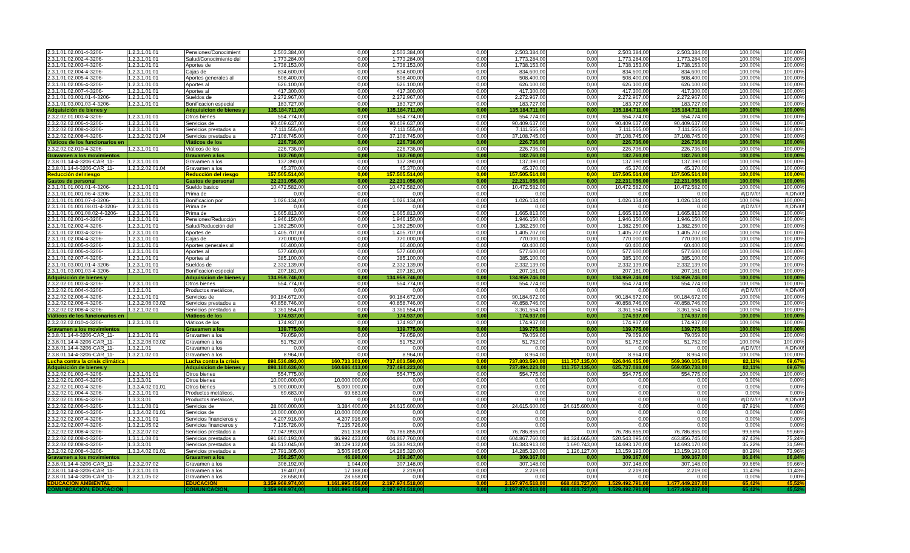| 2.3.1.01.02.001-4-3206- | 1.2.3.1.01.01 | Pensiones/Conocimient | 2.503.384,00 | 0,00 | 2.503.384,00 | 0,00 | 2.503.384,00 | 0,00 | 2.503.384,00 | 2.503.384,00 | 100,00% | 100,00% |
| 2.3.1.01.02.002-4-3206- | 1.2.3.1.01.01 | Salud/Conocimiento del | 1.773.284,00 | 0,00 | 1.773.284,00 | 0,00 | 1.773.284,00 | 0,00 | 1.773.284,00 | 1.773.284,00 | 100,00% | 100,00% |
| 2.3.1.01.02.003-4-3206- | 1.2.3.1.01.01 | Aportes de | 1.738.153,00 | 0,00 | 1.738.153,00 | 0,00 | 1.738.153,00 | 0,00 | 1.738.153,00 | 1.738.153,00 | 100,00% | 100,00% |
| 2.3.1.01.02.004-4-3206- | 1.2.3.1.01.01 | Cajas de | 834.600,00 | 0,00 | 834.600,00 | 0,00 | 834.600,00 | 0,00 | 834.600,00 | 834.600,00 | 100,00% | 100,00% |
| 2.3.1.01.02.005-4-3206- | 1.2.3.1.01.01 | Aportes generales al | 508.400,00 | 0,00 | 508.400,00 | 0,00 | 508.400,00 | 0,00 | 508.400,00 | 508.400,00 | 100,00% | 100,00% |
| 2.3.1.01.02.006-4-3206- | 1.2.3.1.01.01 | Aportes al | 626.100,00 | 0,00 | 626.100,00 | 0,00 | 626.100,00 | 0,00 | 626.100,00 | 626.100,00 | 100,00% | 100,00% |
| 2.3.1.01.02.007-4-3206- | 1.2.3.1.01.01 | Aportes al | 417.300,00 | 0,00 | 417.300,00 | 0,00 | 417.300,00 | 0,00 | 417.300,00 | 417.300,00 | 100,00% | 100,00% |
| 2.3.1.01.03.001.01-4-3206- | 1.2.3.1.01.01 | Sueldos de | 2.272.967,00 | 0,00 | 2.272.967,00 | 0,00 | 2.272.967,00 | 0,00 | 2.272.967,00 | 2.272.967,00 | 100,00% | 100,00% |
| 2.3.1.01.03.001.03-4-3206- | 1.2.3.1.01.01 | Bonificacion especial | 183.727,00 | 0,00 | 183.727,00 | 0,00 | 183.727,00 | 0,00 | 183.727,00 | 183.727,00 | 100,00% | 100,00% |
| Adquisición de bienes y | | Adquisicion de bienes y | 135.184.711,00 | 0,00 | 135.184.711,00 | 0,00 | 135.184.711,00 | 0,00 | 135.184.711,00 | 135.184.711,00 | 100,00% | 100,00% |
| 2.3.2.02.01.003-4-3206- | 1.2.3.1.01.01 | Otros bienes | 554.774,00 | 0,00 | 554.774,00 | 0,00 | 554.774,00 | 0,00 | 554.774,00 | 554.774,00 | 100,00% | 100,00% |
| 2.3.2.02.02.006-4-3206- | 1.2.3.1.01.01 | Servicios de | 90.409.637,00 | 0,00 | 90.409.637,00 | 0,00 | 90.409.637,00 | 0,00 | 90.409.637,00 | 90.409.637,00 | 100,00% | 100,00% |
| 2.3.2.02.02.008-4-3206- | 1.2.3.1.01.01 | Servicios prestados a | 7.111.555,00 | 0,00 | 7.111.555,00 | 0,00 | 7.111.555,00 | 0,00 | 7.111.555,00 | 7.111.555,00 | 100,00% | 100,00% |
| 2.3.2.02.02.008-4-3206- | 1.2.3.2.02.01.04 | Servicios prestados a | 37.108.745,00 | 0,00 | 37.108.745,00 | 0,00 | 37.108.745,00 | 0,00 | 37.108.745,00 | 37.108.745,00 | 100,00% | 100,00% |
| Viáticos de los funcionarios en | | Viáticos de los | 226.736,00 | 0,00 | 226.736,00 | 0,00 | 226.736,00 | 0,00 | 226.736,00 | 226.736,00 | 100,00% | 100,00% |
| 2.3.2.02.02.010-4-3206- | 1.2.3.1.01.01 | Viáticos de los | 226.736,00 | 0,00 | 226.736,00 | 0,00 | 226.736,00 | 0,00 | 226.736,00 | 226.736,00 | 100,00% | 100,00% |
| Gravamen a los movimientos | | Gravamen a los | 182.760,00 | 0,00 | 182.760,00 | 0,00 | 182.760,00 | 0,00 | 182.760,00 | 182.760,00 | 100,00% | 100,00% |
| 2.3.8.01.14-4-3206-CAR_11- | 1.2.3.1.01.01 | Gravamen a los | 137.390,00 | 0,00 | 137.390,00 | 0,00 | 137.390,00 | 0,00 | 137.390,00 | 137.390,00 | 100,00% | 100,00% |
| 2.3.8.01.14-4-3206-CAR_11- | 1.2.3.2.02.01.04 | Gravamen a los | 45.370,00 | 0,00 | 45.370,00 | 0,00 | 45.370,00 | 0,00 | 45.370,00 | 45.370,00 | 100,00% | 100,00% |
| Reducción del riesgo | | Reducción del riesgo | 157.505.514,00 | 0,00 | 157.505.514,00 | 0,00 | 157.505.514,00 | 0,00 | 157.505.514,00 | 157.505.514,00 | 100,00% | 100,00% |
| Gastos de personal | | Gastos de personal | 22.231.056,00 | 0,00 | 22.231.056,00 | 0,00 | 22.231.056,00 | 0,00 | 22.231.056,00 | 22.231.056,00 | 100,00% | 100,00% |
| 2.3.1.01.01.001.01-4-3206- | 1.2.3.1.01.01 | Sueldo basico | 10.472.582,00 | 0,00 | 10.472.582,00 | 0,00 | 10.472.582,00 | 0,00 | 10.472.582,00 | 10.472.582,00 | 100,00% | 100,00% |
| 2.3.1.01.01.001.06-4-3206- | 1.2.3.1.01.01 | Prima de | 0,00 | 0,00 | 0,00 | 0,00 | 0,00 | 0,00 | 0,00 | 0,00 | #¡DIV/0! | #¡DIV/0! |
| 2.3.1.01.01.001.07-4-3206- | 1.2.3.1.01.01 | Bonificacion por | 1.026.134,00 | 0,00 | 1.026.134,00 | 0,00 | 1.026.134,00 | 0,00 | 1.026.134,00 | 1.026.134,00 | 100,00% | 100,00% |
| 2.3.1.01.01.001.08.01-4-3206- | 1.2.3.1.01.01 | Prima de | 0,00 | 0,00 | 0,00 | 0,00 | 0,00 | 0,00 | 0,00 | 0,00 | #¡DIV/0! | #¡DIV/0! |
| 2.3.1.01.01.001.08.02-4-3206- | 1.2.3.1.01.01 | Prima de | 1.665.813,00 | 0,00 | 1.665.813,00 | 0,00 | 1.665.813,00 | 0,00 | 1.665.813,00 | 1.665.813,00 | 100,00% | 100,00% |
| 2.3.1.01.02.001-4-3206- | 1.2.3.1.01.01 | Pensiones/Reducción | 1.946.150,00 | 0,00 | 1.946.150,00 | 0,00 | 1.946.150,00 | 0,00 | 1.946.150,00 | 1.946.150,00 | 100,00% | 100,00% |
| 2.3.1.01.02.002-4-3206- | 1.2.3.1.01.01 | Salud/Reducción del | 1.382.250,00 | 0,00 | 1.382.250,00 | 0,00 | 1.382.250,00 | 0,00 | 1.382.250,00 | 1.382.250,00 | 100,00% | 100,00% |
| 2.3.1.01.02.003-4-3206- | 1.2.3.1.01.01 | Aportes de | 1.405.707,00 | 0,00 | 1.405.707,00 | 0,00 | 1.405.707,00 | 0,00 | 1.405.707,00 | 1.405.707,00 | 100,00% | 100,00% |
| 2.3.1.01.02.004-4-3206- | 1.2.3.1.01.01 | Cajas de | 770.000,00 | 0,00 | 770.000,00 | 0,00 | 770.000,00 | 0,00 | 770.000,00 | 770.000,00 | 100,00% | 100,00% |
| 2.3.1.01.02.005-4-3206- | 1.2.3.1.01.01 | Aportes generales al | 60.400,00 | 0,00 | 60.400,00 | 0,00 | 60.400,00 | 0,00 | 60.400,00 | 60.400,00 | 100,00% | 100,00% |
| 2.3.1.01.02.006-4-3206- | 1.2.3.1.01.01 | Aportes al | 577.600,00 | 0,00 | 577.600,00 | 0,00 | 577.600,00 | 0,00 | 577.600,00 | 577.600,00 | 100,00% | 100,00% |
| 2.3.1.01.02.007-4-3206- | 1.2.3.1.01.01 | Aportes al | 385.100,00 | 0,00 | 385.100,00 | 0,00 | 385.100,00 | 0,00 | 385.100,00 | 385.100,00 | 100,00% | 100,00% |
| 2.3.1.01.03.001.01-4-3206- | 1.2.3.1.01.01 | Sueldos de | 2.332.139,00 | 0,00 | 2.332.139,00 | 0,00 | 2.332.139,00 | 0,00 | 2.332.139,00 | 2.332.139,00 | 100,00% | 100,00% |
| 2.3.1.01.03.001.03-4-3206- | 1.2.3.1.01.01 | Bonificacion especial | 207.181,00 | 0,00 | 207.181,00 | 0,00 | 207.181,00 | 0,00 | 207.181,00 | 207.181,00 | 100,00% | 100,00% |
| Adquisición de bienes y | | Adquisicion de bienes y | 134.959.746,00 | 0,00 | 134.959.746,00 | 0,00 | 134.959.746,00 | 0,00 | 134.959.746,00 | 134.959.746,00 | 100,00% | 100,00% |
| 2.3.2.02.01.003-4-3206- | 1.2.3.1.01.01 | Otros bienes | 554.774,00 | 0,00 | 554.774,00 | 0,00 | 554.774,00 | 0,00 | 554.774,00 | 554.774,00 | 100,00% | 100,00% |
| 2.3.2.02.01.004-4-3206- | 1.3.2.1.01 | Productos metálicos, | 0,00 | 0,00 | 0,00 | 0,00 | 0,00 | 0,00 | 0,00 | 0,00 | #¡DIV/0! | #¡DIV/0! |
| 2.3.2.02.02.006-4-3206- | 1.2.3.1.01.01 | Servicios de | 90.184.672,00 | 0,00 | 90.184.672,00 | 0,00 | 90.184.672,00 | 0,00 | 90.184.672,00 | 90.184.672,00 | 100,00% | 100,00% |
| 2.3.2.02.02.008-4-3206- | 1.2.3.2.08.03.02 | Servicios prestados a | 40.858.746,00 | 0,00 | 40.858.746,00 | 0,00 | 40.858.746,00 | 0,00 | 40.858.746,00 | 40.858.746,00 | 100,00% | 100,00% |
| 2.3.2.02.02.008-4-3206- | 1.3.2.1.02.01 | Servicios prestados a | 3.361.554,00 | 0,00 | 3.361.554,00 | 0,00 | 3.361.554,00 | 0,00 | 3.361.554,00 | 3.361.554,00 | 100,00% | 100,00% |
| Viáticos de los funcionarios en | | Viáticos de los | 174.937,00 | 0,00 | 174.937,00 | 0,00 | 174.937,00 | 0,00 | 174.937,00 | 174.937,00 | 100,00% | 100,00% |
| 2.3.2.02.02.010-4-3206- | 1.2.3.1.01.01 | Viáticos de los | 174.937,00 | 0,00 | 174.937,00 | 0,00 | 174.937,00 | 0,00 | 174.937,00 | 174.937,00 | 100,00% | 100,00% |
| Gravamen a los movimientos | | Gravamen a los | 139.775,00 | 0,00 | 139.775,00 | 0,00 | 139.775,00 | 0,00 | 139.775,00 | 139.775,00 | 100,00% | 100,00% |
| 2.3.8.01.14-4-3206-CAR_11- | 1.2.3.1.01.01 | Gravamen a los | 79.059,00 | 0,00 | 79.059,00 | 0,00 | 79.059,00 | 0,00 | 79.059,00 | 79.059,00 | 100,00% | 100,00% |
| 2.3.8.01.14-4-3206-CAR_11- | 1.2.3.2.08.03.02 | Gravamen a los | 51.752,00 | 0,00 | 51.752,00 | 0,00 | 51.752,00 | 0,00 | 51.752,00 | 51.752,00 | 100,00% | 100,00% |
| 2.3.8.01.14-4-3206-CAR_11- | 1.3.2.1.01 | Gravamen a los | 0,00 | 0,00 | 0,00 | 0,00 | 0,00 | 0,00 | 0,00 | 0,00 | #¡DIV/0! | #¡DIV/0! |
| 2.3.8.01.14-4-3206-CAR_11- | 1.3.2.1.02.01 | Gravamen a los | 8.964,00 | 0,00 | 8.964,00 | 0,00 | 8.964,00 | 0,00 | 8.964,00 | 8.964,00 | 100,00% | 100,00% |
| Lucha contra la crisis climática | | Lucha contra la crisis | 898.536.893,00 | 160.733.303,00 | 737.803.590,00 | 0,00 | 737.803.590,00 | 111.757.135,00 | 626.046.455,00 | 569.360.105,00 | 82,11% | 69,67% |
| Adquisición de bienes y | | Adquisicion de bienes y | 898.180.636,00 | 160.686.413,00 | 737.494.223,00 | 0,00 | 737.494.223,00 | 111.757.135,00 | 625.737.088,00 | 569.050.738,00 | 82,11% | 69,67% |
| 2.3.2.02.01.003-4-3206- | 1.2.3.1.01.01 | Otros bienes | 554.775,00 | 0,00 | 554.775,00 | 0,00 | 554.775,00 | 0,00 | 554.775,00 | 554.775,00 | 100,00% | 100,00% |
| 2.3.2.02.01.003-4-3206- | 1.3.3.3.01 | Otros bienes | 10.000.000,00 | 10.000.000,00 | 0,00 | 0,00 | 0,00 | 0,00 | 0,00 | 0,00 | 0,00% | 0,00% |
| 2.3.2.02.01.003-4-3206- | 1.3.3.4.02.01.01 | Otros bienes | 5.000.000,00 | 5.000.000,00 | 0,00 | 0,00 | 0,00 | 0,00 | 0,00 | 0,00 | 0,00% | 0,00% |
| 2.3.2.02.01.004-4-3206- | 1.2.3.1.01.01 | Productos metálicos, | 69.683,00 | 69.683,00 | 0,00 | 0,00 | 0,00 | 0,00 | 0,00 | 0,00 | 0,00% | 0,00% |
| 2.3.2.02.01.006-4-3206- | 1.3.3.3.01 | Productos metálicos, | 0,00 | 0,00 | 0,00 | 0,00 | 0,00 | 0,00 | 0,00 | 0,00 | #¡DIV/0! | #¡DIV/0! |
| 2.3.2.02.02.006-4-3206- | 1.3.1.1.08.01 | Servicios de | 28.000.000,00 | 3.384.400,00 | 24.615.600,00 | 0,00 | 24.615.600,00 | 24.615.600,00 | 0,00 | 0,00 | 87,91% | 0,00% |
| 2.3.2.02.02.006-4-3206- | 1.3.3.4.02.01.01 | Servicios de | 10.000.000,00 | 10.000.000,00 | 0,00 | 0,00 | 0,00 | 0,00 | 0,00 | 0,00 | 0,00% | 0,00% |
| 2.3.2.02.02.007-4-3206- | 1.2.3.1.01.01 | Servicios financieros y | 4.207.916,00 | 4.207.916,00 | 0,00 | 0,00 | 0,00 | 0,00 | 0,00 | 0,00 | 0,00% | 0,00% |
| 2.3.2.02.02.007-4-3206- | 1.3.2.1.05.02 | Servicios financieros y | 7.135.726,00 | 7.135.726,00 | 0,00 | 0,00 | 0,00 | 0,00 | 0,00 | 0,00 | 0,00% | 0,00% |
| 2.3.2.02.02.008-4-3206- | 1.2.3.2.07.02 | Servicios prestados a | 77.047.993,00 | 261.138,00 | 76.786.855,00 | 0,00 | 76.786.855,00 | 0,00 | 76.786.855,00 | 76.786.855,00 | 99,66% | 99,66% |
| 2.3.2.02.02.008-4-3206- | 1.3.1.1.08.01 | Servicios prestados a | 691.860.193,00 | 86.992.433,00 | 604.867.760,00 | 0,00 | 604.867.760,00 | 84.324.665,00 | 520.543.095,00 | 463.856.745,00 | 87,43% | 75,24% |
| 2.3.2.02.02.008-4-3206- | 1.3.3.3.01 | Servicios prestados a | 46.513.045,00 | 30.129.132,00 | 16.383.913,00 | 0,00 | 16.383.913,00 | 1.690.743,00 | 14.693.170,00 | 14.693.170,00 | 35,22% | 31,59% |
| 2.3.2.02.02.008-4-3206- | 1.3.3.4.02.01.01 | Servicios prestados a | 17.791.305,00 | 3.505.985,00 | 14.285.320,00 | 0,00 | 14.285.320,00 | 1.126.127,00 | 13.159.193,00 | 13.159.193,00 | 80,29% | 73,96% |
| Gravamen a los movimientos | | Gravamen a los | 356.257,00 | 46.890,00 | 309.367,00 | 0,00 | 309.367,00 | 0,00 | 309.367,00 | 309.367,00 | 86,84% | 86,84% |
| 2.3.8.01.14-4-3206-CAR_11- | 1.2.3.2.07.02 | Gravamen a los | 308.192,00 | 1.044,00 | 307.148,00 | 0,00 | 307.148,00 | 0,00 | 307.148,00 | 307.148,00 | 99,66% | 99,66% |
| 2.3.8.01.14-4-3206-CAR_11- | 1.2.3.1.01.01 | Gravamen a los | 19.407,00 | 17.188,00 | 2.219,00 | 0,00 | 2.219,00 | 0,00 | 2.219,00 | 2.219,00 | 11,43% | 11,43% |
| 2.3.8.01.14-4-3206-CAR_11- | 1.3.2.1.05.02 | Gravamen a los | 28.658,00 | 28.658,00 | 0,00 | 0,00 | 0,00 | 0,00 | 0,00 | 0,00 | 0,00% | 0,00% |
| EDUCACIÓN AMBIENTAL | | EDUCACIÓN | 3.359.969.974,00 | 1.161.995.456,00 | 2.197.974.518,00 | 0,00 | 2.197.974.518,00 | 668.481.727,00 | 1.529.492.791,00 | 1.477.449.287,00 | 65,42% | 45,52% |
| COMUNICACIÓN, EDUCACIÓN | | COMUNICACIÓN, | 3.359.969.974,00 | 1.161.995.456,00 | 2.197.974.518,00 | 0,00 | 2.197.974.518,00 | 668.481.727,00 | 1.529.492.791,00 | 1.477.449.287,00 | 65,42% | 45,52% |